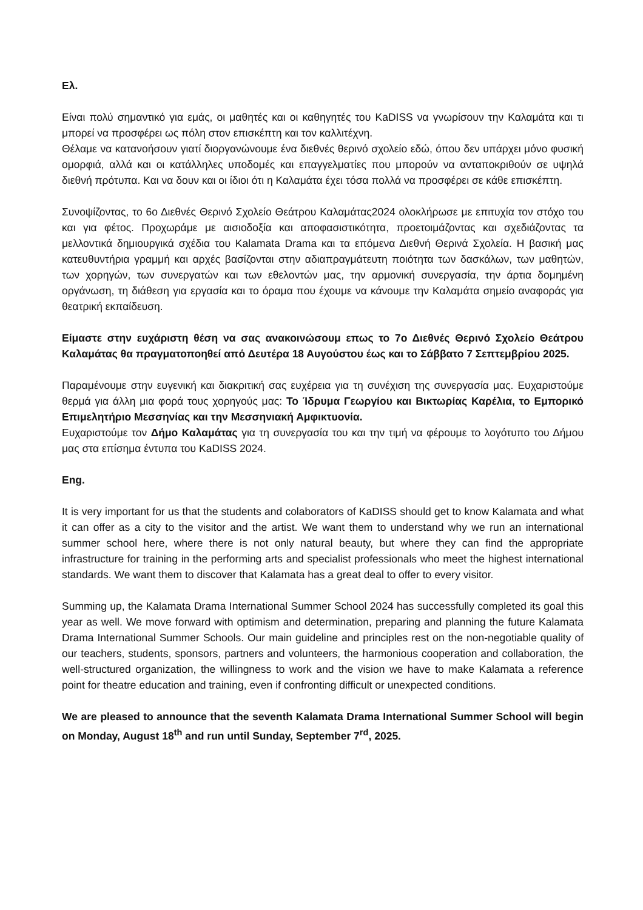Ελ.
Είναι πολύ σημαντικό για εμάς, οι μαθητές και οι καθηγητές του KaDISS να γνωρίσουν την Καλαμάτα και τι μπορεί να προσφέρει ως πόλη στον επισκέπτη και τον καλλιτέχνη.
Θέλαμε να κατανοήσουν γιατί διοργανώνουμε ένα διεθνές θερινό σχολείο εδώ, όπου δεν υπάρχει μόνο φυσική ομορφιά, αλλά και οι κατάλληλες υποδομές και επαγγελματίες που μπορούν να ανταποκριθούν σε υψηλά διεθνή πρότυπα. Και να δουν και οι ίδιοι ότι η Καλαμάτα έχει τόσα πολλά να προσφέρει σε κάθε επισκέπτη.
Συνοψίζοντας, το 6ο Διεθνές Θερινό Σχολείο Θεάτρου Καλαμάτας2024 ολοκλήρωσε με επιτυχία τον στόχο του και για φέτος. Προχωράμε με αισιοδοξία και αποφασιστικότητα, προετοιμάζοντας και σχεδιάζοντας τα μελλοντικά δημιουργικά σχέδια του Kalamata Drama και τα επόμενα Διεθνή Θερινά Σχολεία. Η βασική μας κατευθυντήρια γραμμή και αρχές βασίζονται στην αδιαπραγμάτευτη ποιότητα των δασκάλων, των μαθητών, των χορηγών, των συνεργατών και των εθελοντών μας, την αρμονική συνεργασία, την άρτια δομημένη οργάνωση, τη διάθεση για εργασία και το όραμα που έχουμε να κάνουμε την Καλαμάτα σημείο αναφοράς για θεατρική εκπαίδευση.
Είμαστε στην ευχάριστη θέση να σας ανακοινώσουμ επως το 7ο Διεθνές Θερινό Σχολείο Θεάτρου Καλαμάτας θα πραγματοποηθεί από Δευτέρα 18 Αυγούστου έως και το Σάββατο 7 Σεπτεμβρίου 2025.
Παραμένουμε στην ευγενική και διακριτική σας ευχέρεια για τη συνέχιση της συνεργασία μας. Ευχαριστούμε θερμά για άλλη μια φορά τους χορηγούς μας: Το Ίδρυμα Γεωργίου και Βικτωρίας Καρέλια, το Εμπορικό Επιμελητήριο Μεσσηνίας και την Μεσσηνιακή Αμφικτυονία.
Ευχαριστούμε τον Δήμο Καλαμάτας για τη συνεργασία του και την τιμή να φέρουμε το λογότυπο του Δήμου μας στα επίσημα έντυπα του KaDISS 2024.
Eng.
It is very important for us that the students and colaborators of KaDISS should get to know Kalamata and what it can offer as a city to the visitor and the artist. We want them to understand why we run an international summer school here, where there is not only natural beauty, but where they can find the appropriate infrastructure for training in the performing arts and specialist professionals who meet the highest international standards. We want them to discover that Kalamata has a great deal to offer to every visitor.
Summing up, the Kalamata Drama International Summer School 2024 has successfully completed its goal this year as well. We move forward with optimism and determination, preparing and planning the future Kalamata Drama International Summer Schools. Our main guideline and principles rest on the non-negotiable quality of our teachers, students, sponsors, partners and volunteers, the harmonious cooperation and collaboration, the well-structured organization, the willingness to work and the vision we have to make Kalamata a reference point for theatre education and training, even if confronting difficult or unexpected conditions.
We are pleased to announce that the seventh Kalamata Drama International Summer School will begin on Monday, August 18<sup>th</sup> and run until Sunday, September 7<sup>rd</sup>, 2025.